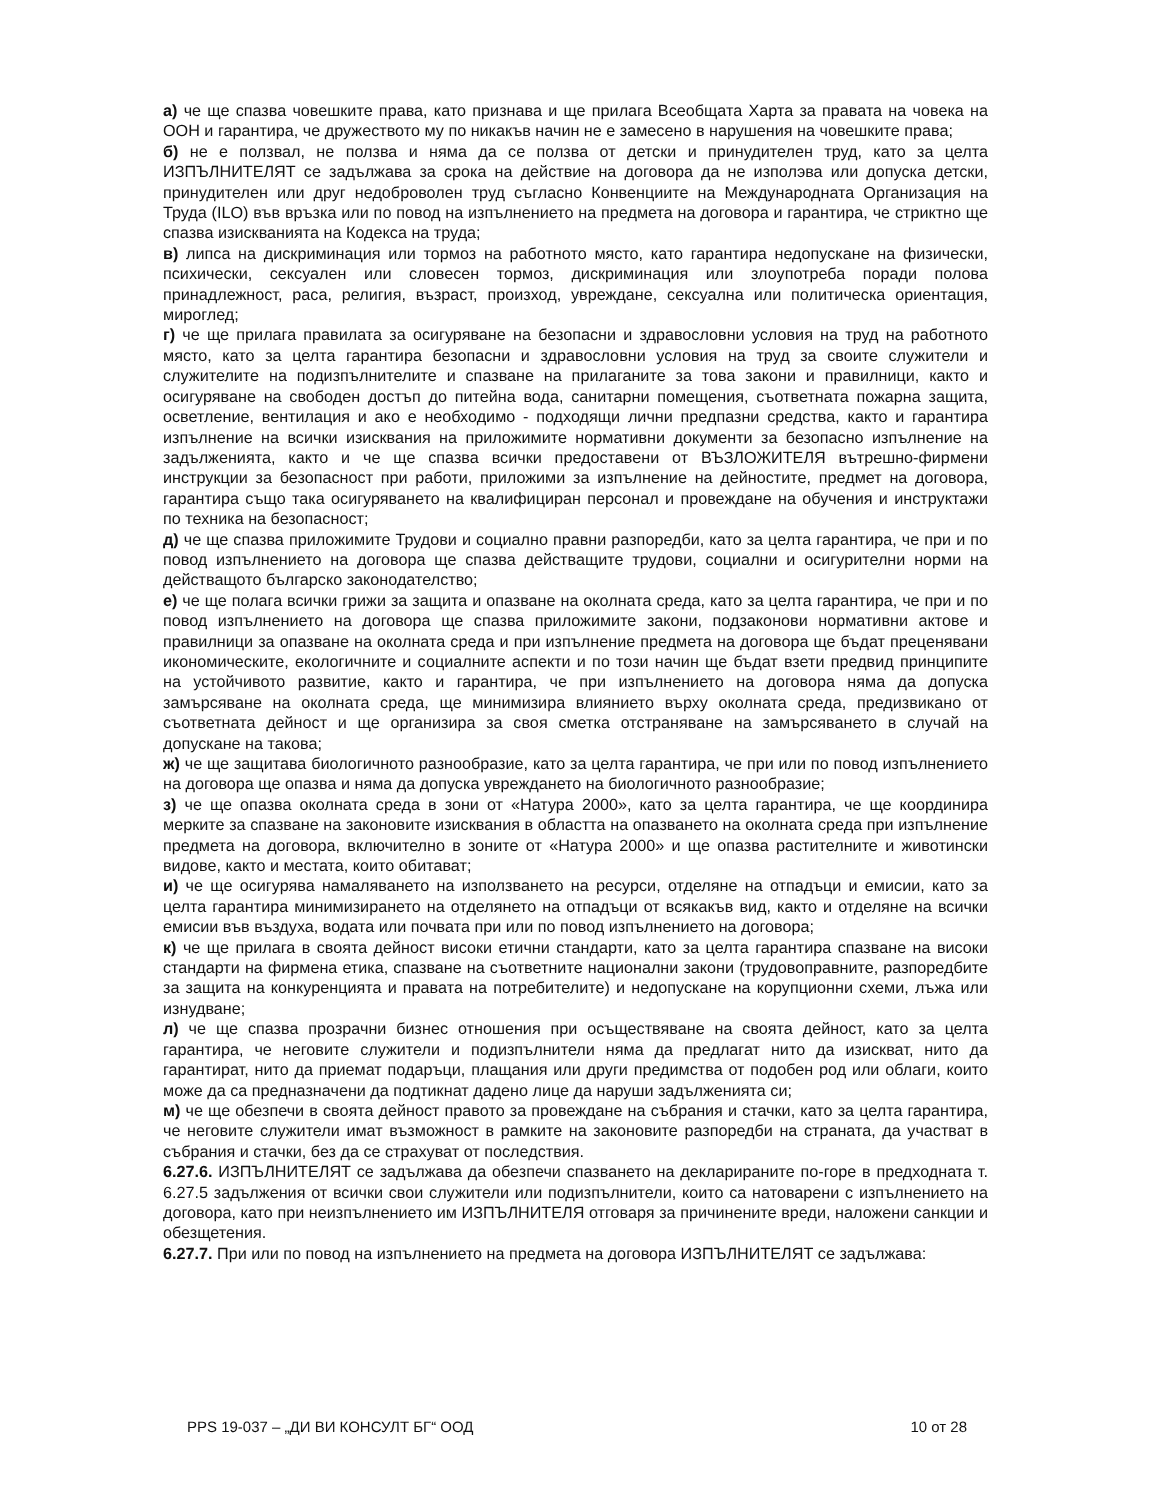а) че ще спазва човешките права, като признава и ще прилага Всеобщата Харта за правата на човека на ООН и гарантира, че дружеството му по никакъв начин не е замесено в нарушения на човешките права;
б) не е ползвал, не ползва и няма да се ползва от детски и принудителен труд, като за целта ИЗПЪЛНИТЕЛЯТ се задължава за срока на действие на договора да не изполэва или допуска детски, принудителен или друг недоброволен труд съгласно Конвенциите на Международната Организация на Труда (ILO) във връзка или по повод на изпълнението на предмета на договора и гарантира, че стриктно ще спазва изискванията на Кодекса на труда;
в) липса на дискриминация или тормоз на работното място, като гарантира недопускане на физически, психически, сексуален или словесен тормоз, дискриминация или злоупотреба поради полова принадлежност, раса, религия, възраст, произход, увреждане, сексуална или политическа ориентация, мироглед;
г) че ще прилага правилата за осигуряване на безопасни и здравословни условия на труд на работното място, като за целта гарантира безопасни и здравословни условия на труд за своите служители и служителите на подизпълнителите и спазване на прилаганите за това закони и правилници, както и осигуряване на свободен достъп до питейна вода, санитарни помещения, съответната пожарна защита, осветление, вентилация и ако е необходимо - подходящи лични предпазни средства, както и гарантира изпълнение на всички изисквания на приложимите нормативни документи за безопасно изпълнение на задълженията, както и че ще спазва всички предоставени от ВЪЗЛОЖИТЕЛЯ вътрешно-фирмени инструкции за безопасност при работи, приложими за изпълнение на дейностите, предмет на договора, гарантира също така осигуряването на квалифициран персонал и провеждане на обучения и инструктажи по техника на безопасност;
д) че ще спазва приложимите Трудови и социално правни разпоредби, като за целта гарантира, че при и по повод изпълнението на договора ще спазва действащите трудови, социални и осигурителни норми на действащото българско законодателство;
е) че ще полага всички грижи за защита и опазване на околната среда, като за целта гарантира, че при и по повод изпълнението на договора ще спазва приложимите закони, подзаконови нормативни актове и правилници за опазване на околната среда и при изпълнение предмета на договора ще бъдат преценявани икономическите, екологичните и социалните аспекти и по този начин ще бъдат взети предвид принципите на устойчивото развитие, както и гарантира, че при изпълнението на договора няма да допуска замърсяване на околната среда, ще минимизира влиянието върху околната среда, предизвикано от съответната дейност и ще организира за своя сметка отстраняване на замърсяването в случай на допускане на такова;
ж) че ще защитава биологичното разнообразие, като за целта гарантира, че при или по повод изпълнението на договора ще опазва и няма да допуска увреждането на биологичното разнообразие;
з) че ще опазва околната среда в зони от «Натура 2000», като за целта гарантира, че ще координира мерките за спазване на законовите изисквания в областта на опазването на околната среда при изпълнение предмета на договора, включително в зоните от «Натура 2000» и ще опазва растителните и животински видове, както и местата, които обитават;
и) че ще осигурява намаляването на използването на ресурси, отделяне на отпадъци и емисии, като за целта гарантира минимизирането на отделянето на отпадъци от всякакъв вид, както и отделяне на всички емисии във въздуха, водата или почвата при или по повод изпълнението на договора;
к) че ще прилага в своята дейност високи етични стандарти, като за целта гарантира спазване на високи стандарти на фирмена етика, спазване на съответните национални закони (трудовоправните, разпоредбите за защита на конкуренцията и правата на потребителите) и недопускане на корупционни схеми, лъжа или изнудване;
л) че ще спазва прозрачни бизнес отношения при осъществяване на своята дейност, като за целта гарантира, че неговите служители и подизпълнители няма да предлагат нито да изискват, нито да гарантират, нито да приемат подаръци, плащания или други предимства от подобен род или облаги, които може да са предназначени да подтикнат дадено лице да наруши задълженията си;
м) че ще обезпечи в своята дейност правото за провеждане на събрания и стачки, като за целта гарантира, че неговите служители имат възможност в рамките на законовите разпоредби на страната, да участват в събрания и стачки, без да се страхуват от последствия.
6.27.6. ИЗПЪЛНИТЕЛЯТ се задължава да обезпечи спазването на декларираните по-горе в предходната т. 6.27.5 задължения от всички свои служители или подизпълнители, които са натоварени с изпълнението на договора, като при неизпълнението им ИЗПЪЛНИТЕЛЯ отговаря за причинените вреди, наложени санкции и обезщетения.
6.27.7. При или по повод на изпълнението на предмета на договора ИЗПЪЛНИТЕЛЯТ се задължава:
PPS 19-037 – „ДИ ВИ КОНСУЛТ БГ“ ООД 10 от 28